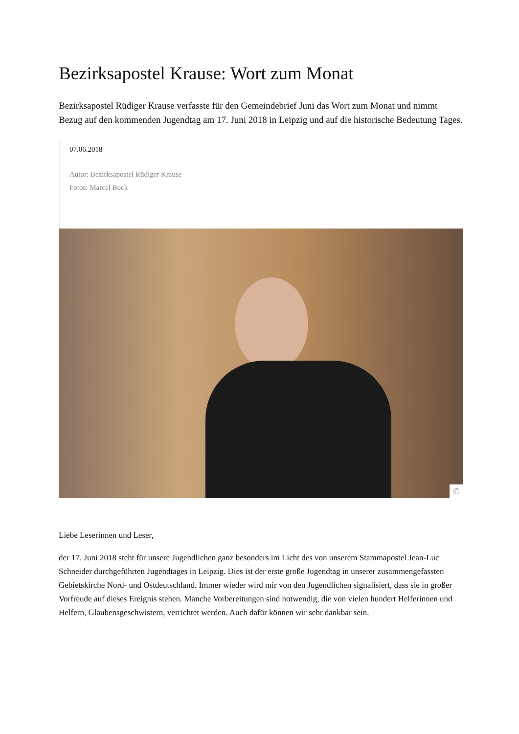Bezirksapostel Krause: Wort zum Monat
Bezirksapostel Rüdiger Krause verfasste für den Gemeindebrief Juni das Wort zum Monat und nimmt Bezug auf den kommenden Jugendtag am 17. Juni 2018 in Leipzig und auf die historische Bedeutung Tages.
07.06.2018
Autor: Bezirksapostel Rüdiger Krause
Fotos: Marcel Bock
©
Liebe Leserinnen und Leser,
der 17. Juni 2018 steht für unsere Jugendlichen ganz besonders im Licht des von unserem Stammapostel Jean-Luc Schneider durchgeführten Jugendtages in Leipzig. Dies ist der erste große Jugendtag in unserer zusammengefassten Gebietskirche Nord- und Ostdeutschland. Immer wieder wird mir von den Jugendlichen signalisiert, dass sie in großer Vorfreude auf dieses Ereignis stehen. Manche Vorbereitungen sind notwendig, die von vielen hundert Helferinnen und Helfern, Glaubensgeschwistern, verrichtet werden. Auch dafür können wir sehr dankbar sein.